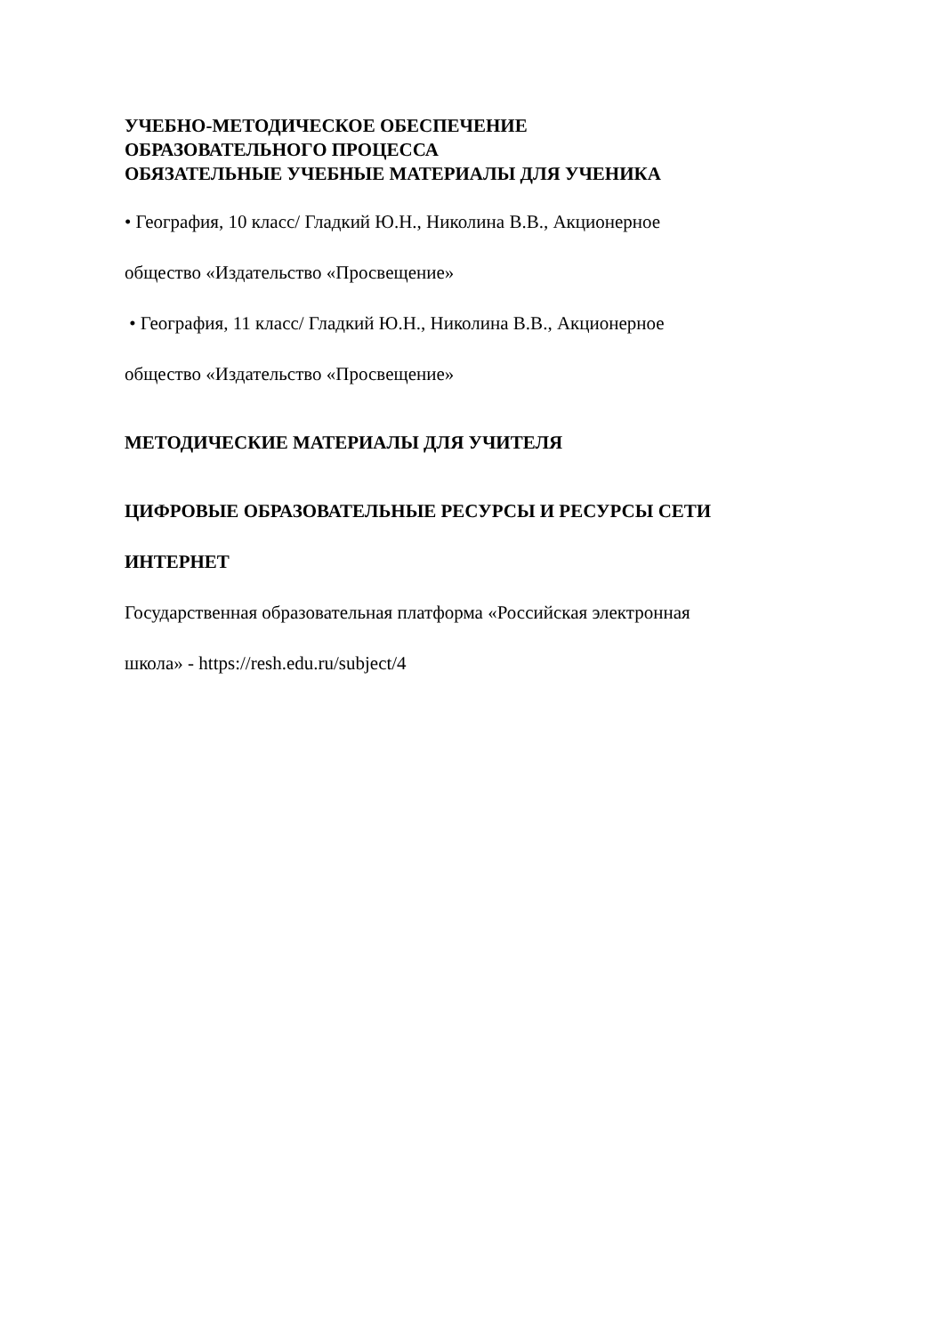УЧЕБНО-МЕТОДИЧЕСКОЕ ОБЕСПЕЧЕНИЕ
ОБРАЗОВАТЕЛЬНОГО ПРОЦЕССА
ОБЯЗАТЕЛЬНЫЕ УЧЕБНЫЕ МАТЕРИАЛЫ ДЛЯ УЧЕНИКА
• География, 10 класс/ Гладкий Ю.Н., Николина В.В., Акционерное
общество «Издательство «Просвещение»
• География, 11 класс/ Гладкий Ю.Н., Николина В.В., Акционерное
общество «Издательство «Просвещение»
МЕТОДИЧЕСКИЕ МАТЕРИАЛЫ ДЛЯ УЧИТЕЛЯ
ЦИФРОВЫЕ ОБРАЗОВАТЕЛЬНЫЕ РЕСУРСЫ И РЕСУРСЫ СЕТИ
ИНТЕРНЕТ
Государственная образовательная платформа «Российская электронная
школа» - https://resh.edu.ru/subject/4